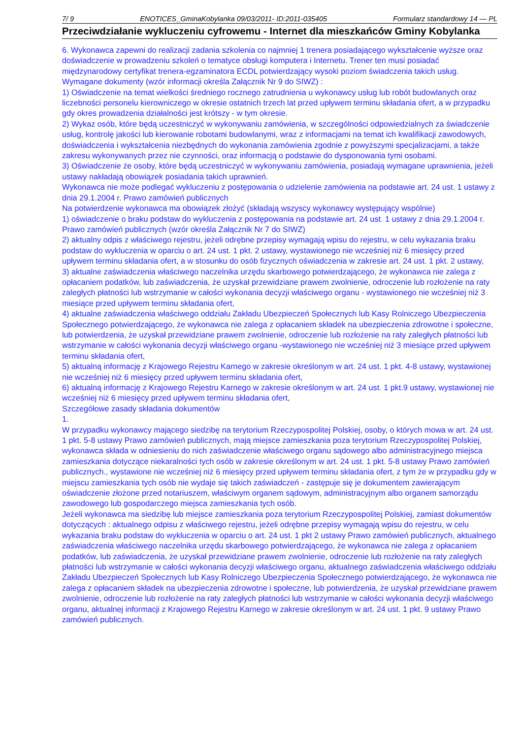7/ 9 ENOTICES_GminaKobylanka 09/03/2011- ID:2011-035405 Formularz standardowy 14 — PL
Przeciwdziałanie wykluczeniu cyfrowemu - Internet dla mieszkańców Gminy Kobylanka
6. Wykonawca zapewni do realizacji zadania szkolenia co najmniej 1 trenera posiadającego wykształcenie wyższe oraz doświadczenie w prowadzeniu szkoleń o tematyce obsługi komputera i Internetu. Trener ten musi posiadać międzynarodowy certyfikat trenera-egzaminatora ECDL potwierdzający wysoki poziom świadczenia takich usług.
Wymagane dokumenty (wzór informacji określa Załącznik Nr 9 do SIWZ) :
1) Oświadczenie na temat wielkości średniego rocznego zatrudnienia u wykonawcy usług lub robót budowlanych oraz liczebności personelu kierowniczego w okresie ostatnich trzech lat przed upływem terminu składania ofert, a w przypadku gdy okres prowadzenia działalności jest krótszy - w tym okresie.
2) Wykaz osób, które będą uczestniczyć w wykonywaniu zamówienia, w szczególności odpowiedzialnych za świadczenie usług, kontrolę jakości lub kierowanie robotami budowlanymi, wraz z informacjami na temat ich kwalifikacji zawodowych, doświadczenia i wykształcenia niezbędnych do wykonania zamówienia zgodnie z powyższymi specjalizacjami, a także zakresu wykonywanych przez nie czynności, oraz informacją o podstawie do dysponowania tymi osobami.
3) Oświadczenie że osoby, które będą uczestniczyć w wykonywaniu zamówienia, posiadają wymagane uprawnienia, jeżeli ustawy nakładają obowiązek posiadania takich uprawnień.
Wykonawca nie może podlegać wykluczeniu z postępowania o udzielenie zamówienia na podstawie art. 24 ust. 1 ustawy z dnia 29.1.2004 r. Prawo zamówień publicznych
Na potwierdzenie wykonawca ma obowiązek złożyć (składają wszyscy wykonawcy występujący wspólnie)
1) oświadczenie o braku podstaw do wykluczenia z postępowania na podstawie art. 24 ust. 1 ustawy z dnia 29.1.2004 r. Prawo zamówień publicznych (wzór określa Załącznik Nr 7 do SIWZ)
2) aktualny odpis z właściwego rejestru, jeżeli odrębne przepisy wymagają wpisu do rejestru, w celu wykazania braku podstaw do wykluczenia w oparciu o art. 24 ust. 1 pkt. 2 ustawy, wystawionego nie wcześniej niż 6 miesięcy przed upływem terminu składania ofert, a w stosunku do osób fizycznych oświadczenia w zakresie art. 24 ust. 1 pkt. 2 ustawy,
3) aktualne zaświadczenia właściwego naczelnika urzędu skarbowego potwierdzającego, że wykonawca nie zalega z opłacaniem podatków, lub zaświadczenia, że uzyskał przewidziane prawem zwolnienie, odroczenie lub rozłożenie na raty zaległych płatności lub wstrzymanie w całości wykonania decyzji właściwego organu - wystawionego nie wcześniej niż 3 miesiące przed upływem terminu składania ofert,
4) aktualne zaświadczenia właściwego oddziału Zakładu Ubezpieczeń Społecznych lub Kasy Rolniczego Ubezpieczenia Społecznego potwierdzającego, że wykonawca nie zalega z opłacaniem składek na ubezpieczenia zdrowotne i społeczne, lub potwierdzenia, że uzyskał przewidziane prawem zwolnienie, odroczenie lub rozłożenie na raty zaległych płatności lub wstrzymanie w całości wykonania decyzji właściwego organu -wystawionego nie wcześniej niż 3 miesiące przed upływem terminu składania ofert,
5) aktualną informację z Krajowego Rejestru Karnego w zakresie określonym w art. 24 ust. 1 pkt. 4-8 ustawy, wystawionej nie wcześniej niż 6 miesięcy przed upływem terminu składania ofert,
6) aktualną informację z Krajowego Rejestru Karnego w zakresie określonym w art. 24 ust. 1 pkt.9 ustawy, wystawionej nie wcześniej niż 6 miesięcy przed upływem terminu składania ofert,
Szczegółowe zasady składania dokumentów
1.
W przypadku wykonawcy mającego siedzibę na terytorium Rzeczypospolitej Polskiej, osoby, o których mowa w art. 24 ust. 1 pkt. 5-8 ustawy Prawo zamówień publicznych, mają miejsce zamieszkania poza terytorium Rzeczypospolitej Polskiej, wykonawca składa w odniesieniu do nich zaświadczenie właściwego organu sądowego albo administracyjnego miejsca zamieszkania dotyczące niekaralności tych osób w zakresie określonym w art. 24 ust. 1 pkt. 5-8 ustawy Prawo zamówień publicznych., wystawione nie wcześniej niż 6 miesięcy przed upływem terminu składania ofert, z tym że w przypadku gdy w miejscu zamieszkania tych osób nie wydaje się takich zaświadczeń - zastępuje się je dokumentem zawierającym oświadczenie złożone przed notariuszem, właściwym organem sądowym, administracyjnym albo organem samorządu zawodowego lub gospodarczego miejsca zamieszkania tych osób.
Jeżeli wykonawca ma siedzibę lub miejsce zamieszkania poza terytorium Rzeczypospolitej Polskiej, zamiast dokumentów dotyczących : aktualnego odpisu z właściwego rejestru, jeżeli odrębne przepisy wymagają wpisu do rejestru, w celu wykazania braku podstaw do wykluczenia w oparciu o art. 24 ust. 1 pkt 2 ustawy Prawo zamówień publicznych, aktualnego zaświadczenia właściwego naczelnika urzędu skarbowego potwierdzającego, że wykonawca nie zalega z opłacaniem podatków, lub zaświadczenia, że uzyskał przewidziane prawem zwolnienie, odroczenie lub rozłożenie na raty zaległych płatności lub wstrzymanie w całości wykonania decyzji właściwego organu, aktualnego zaświadczenia właściwego oddziału Zakładu Ubezpieczeń Społecznych lub Kasy Rolniczego Ubezpieczenia Społecznego potwierdzającego, że wykonawca nie zalega z opłacaniem składek na ubezpieczenia zdrowotne i społeczne, lub potwierdzenia, że uzyskał przewidziane prawem zwolnienie, odroczenie lub rozłożenie na raty zaległych płatności lub wstrzymanie w całości wykonania decyzji właściwego organu, aktualnej informacji z Krajowego Rejestru Karnego w zakresie określonym w art. 24 ust. 1 pkt. 9 ustawy Prawo zamówień publicznych.